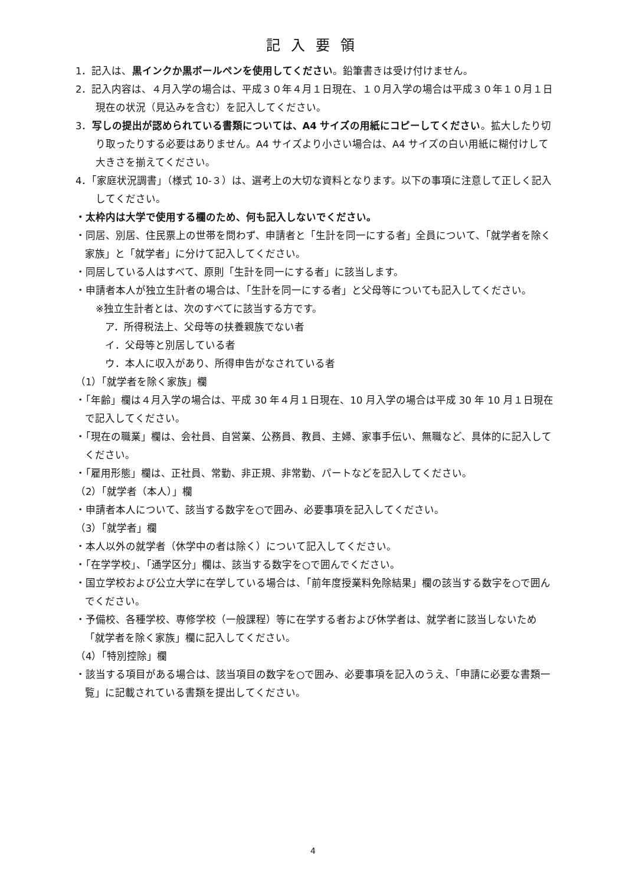記入要領
1．記入は、黒インクか黒ボールペンを使用してください。鉛筆書きは受け付けません。
2．記入内容は、４月入学の場合は、平成３０年４月１日現在、１０月入学の場合は平成３０年１０月１日現在の状況（見込みを含む）を記入してください。
3．写しの提出が認められている書類については、A4 サイズの用紙にコピーしてください。拡大したり切り取ったりする必要はありません。A4 サイズより小さい場合は、A4 サイズの白い用紙に糊付けして大きさを揃えてください。
4．「家庭状況調書」（様式 10-３）は、選考上の大切な資料となります。以下の事項に注意して正しく記入してください。
・太枠内は大学で使用する欄のため、何も記入しないでください。
・同居、別居、住民票上の世帯を問わず、申請者と「生計を同一にする者」全員について、「就学者を除く家族」と「就学者」に分けて記入してください。
・同居している人はすべて、原則「生計を同一にする者」に該当します。
・申請者本人が独立生計者の場合は、「生計を同一にする者」と父母等についても記入してください。
※独立生計者とは、次のすべてに該当する方です。
ア．所得税法上、父母等の扶養親族でない者
イ．父母等と別居している者
ウ．本人に収入があり、所得申告がなされている者
（1）「就学者を除く家族」欄
・「年齢」欄は４月入学の場合は、平成 30 年４月１日現在、10 月入学の場合は平成 30 年 10 月１日現在で記入してください。
・「現在の職業」欄は、会社員、自営業、公務員、教員、主婦、家事手伝い、無職など、具体的に記入してください。
・「雇用形態」欄は、正社員、常勤、非正規、非常勤、パートなどを記入してください。
（2）「就学者（本人）」欄
・申請者本人について、該当する数字を○で囲み、必要事項を記入してください。
（3）「就学者」欄
・本人以外の就学者（休学中の者は除く）について記入してください。
・「在学学校」、「通学区分」欄は、該当する数字を○で囲んでください。
・国立学校および公立大学に在学している場合は、「前年度授業料免除結果」欄の該当する数字を○で囲んでください。
・予備校、各種学校、専修学校（一般課程）等に在学する者および休学者は、就学者に該当しないため「就学者を除く家族」欄に記入してください。
（4）「特別控除」欄
・該当する項目がある場合は、該当項目の数字を○で囲み、必要事項を記入のうえ、「申請に必要な書類一覧」に記載されている書類を提出してください。
4